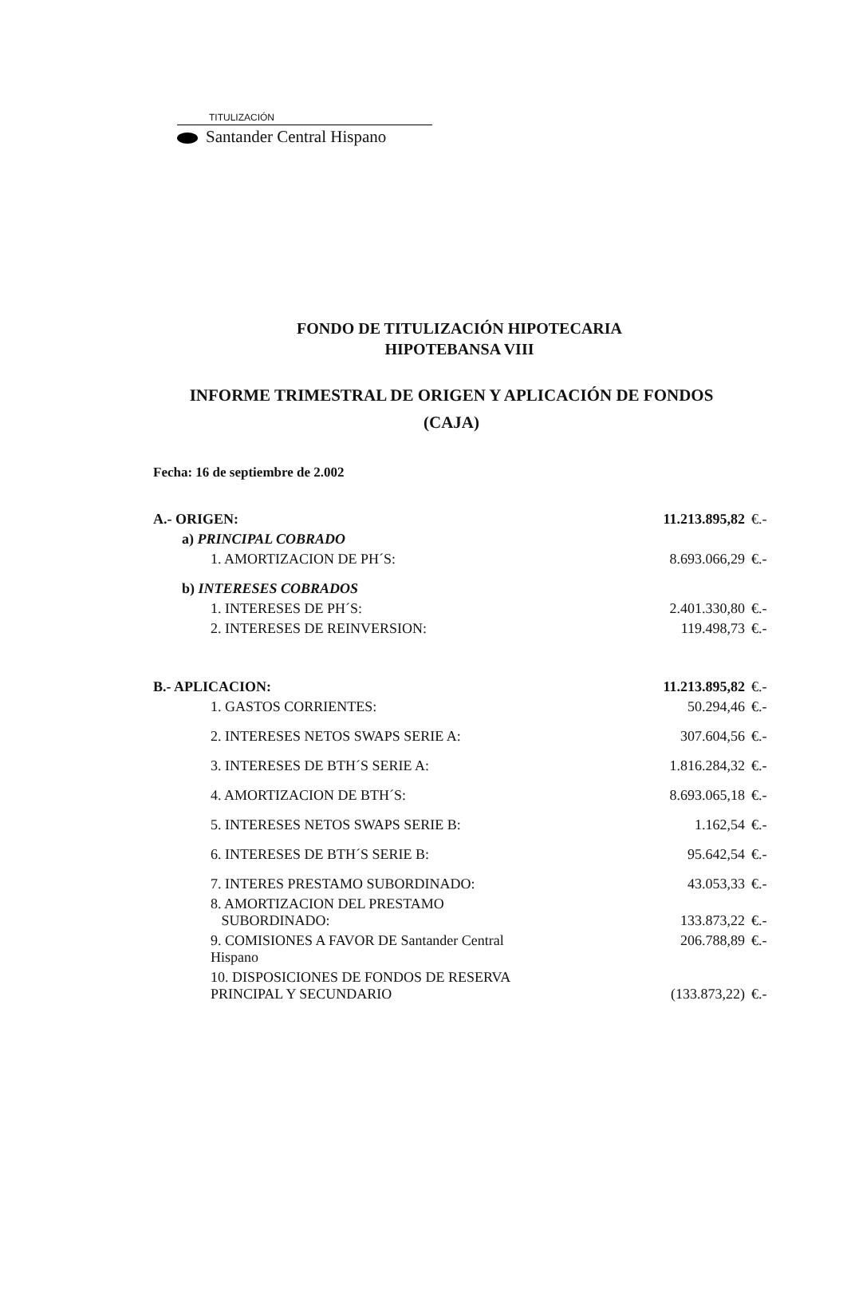TITULIZACIÓN
Santander Central Hispano
FONDO DE TITULIZACIÓN HIPOTECARIA
HIPOTEBANSA VIII
INFORME TRIMESTRAL DE ORIGEN Y APLICACIÓN DE FONDOS
(CAJA)
Fecha: 16 de septiembre de 2.002
| A.- ORIGEN: | 11.213.895,82 | €.- |
| a) PRINCIPAL COBRADO | | |
| 1. AMORTIZACION DE PH´S: | 8.693.066,29 | €.- |
| b) INTERESES COBRADOS | | |
| 1. INTERESES DE PH´S: | 2.401.330,80 | €.- |
| 2. INTERESES DE REINVERSION: | 119.498,73 | €.- |
| B.- APLICACION: | 11.213.895,82 | €.- |
| 1. GASTOS CORRIENTES: | 50.294,46 | €.- |
| 2. INTERESES NETOS SWAPS SERIE A: | 307.604,56 | €.- |
| 3. INTERESES DE BTH´S SERIE A: | 1.816.284,32 | €.- |
| 4. AMORTIZACION DE BTH´S: | 8.693.065,18 | €.- |
| 5. INTERESES NETOS SWAPS SERIE B: | 1.162,54 | €.- |
| 6. INTERESES DE BTH´S SERIE B: | 95.642,54 | €.- |
| 7. INTERES PRESTAMO SUBORDINADO: | 43.053,33 | €.- |
| 8. AMORTIZACION DEL PRESTAMO SUBORDINADO: | 133.873,22 | €.- |
| 9. COMISIONES A FAVOR DE Santander Central Hispano | 206.788,89 | €.- |
| 10. DISPOSICIONES DE FONDOS DE RESERVA PRINCIPAL Y SECUNDARIO | (133.873,22) | €.- |